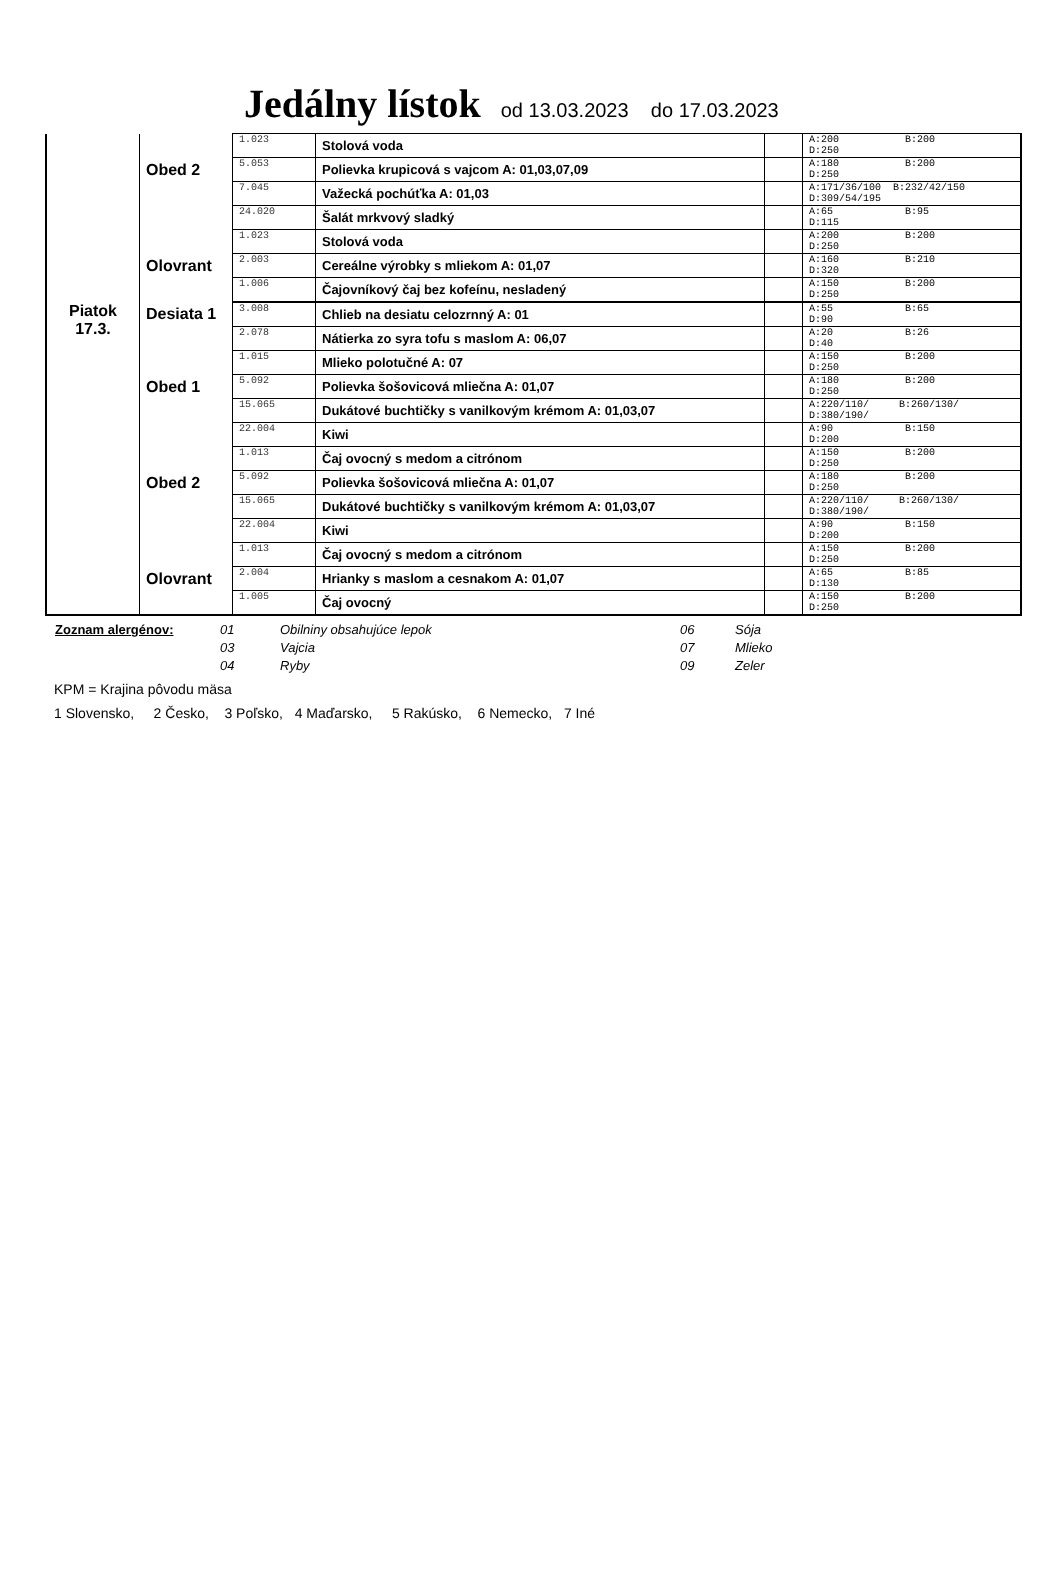Jedálny lístok od 13.03.2023 do 17.03.2023
| | | 1.023 | Stolová voda | | A:200 B:200 D:250 |
| | Obed 2 | 5.053 | Polievka krupicová s vajcom A: 01,03,07,09 | | A:180 B:200 D:250 |
| | | 7.045 | Važecká pochúťka A: 01,03 | | A:171/36/100 B:232/42/150 D:309/54/195 |
| | | 24.020 | Šalát mrkvový sladký | | A:65 B:95 D:115 |
| | | 1.023 | Stolová voda | | A:200 B:200 D:250 |
| | Olovrant | 2.003 | Cereálne výrobky s mliekom A: 01,07 | | A:160 B:210 D:320 |
| | | 1.006 | Čajovníkový čaj bez kofeínu, nesladený | | A:150 B:200 D:250 |
| Piatok 17.3. | Desiata 1 | 3.008 | Chlieb na desiatu celozrnný A: 01 | | A:55 B:65 D:90 |
| | | 2.078 | Nátierka zo syra tofu s maslom A: 06,07 | | A:20 B:26 D:40 |
| | | 1.015 | Mlieko polotučné A: 07 | | A:150 B:200 D:250 |
| | Obed 1 | 5.092 | Polievka šošovicová mliečna A: 01,07 | | A:180 B:200 D:250 |
| | | 15.065 | Dukátové buchtičky s vanilkovým krémom A: 01,03,07 | | A:220/110/ B:260/130/ D:380/190/ |
| | | 22.004 | Kiwi | | A:90 B:150 D:200 |
| | | 1.013 | Čaj ovocný s medom a citrónom | | A:150 B:200 D:250 |
| | Obed 2 | 5.092 | Polievka šošovicová mliečna A: 01,07 | | A:180 B:200 D:250 |
| | | 15.065 | Dukátové buchtičky s vanilkovým krémom A: 01,03,07 | | A:220/110/ B:260/130/ D:380/190/ |
| | | 22.004 | Kiwi | | A:90 B:150 D:200 |
| | | 1.013 | Čaj ovocný s medom a citrónom | | A:150 B:200 D:250 |
| | Olovrant | 2.004 | Hrianky s maslom a cesnakom A: 01,07 | | A:65 B:85 D:130 |
| | | 1.005 | Čaj ovocný | | A:150 B:200 D:250 |
Zoznam alergénov: 01 Obilniny obsahujúce lepok 06 Sója 03 Vajcia 07 Mlieko 04 Ryby 09 Zeler
KPM = Krajina pôvodu mäsa
1 Slovensko, 2 Česko, 3 Poľsko, 4 Maďarsko, 5 Rakúsko, 6 Nemecko, 7 Iné